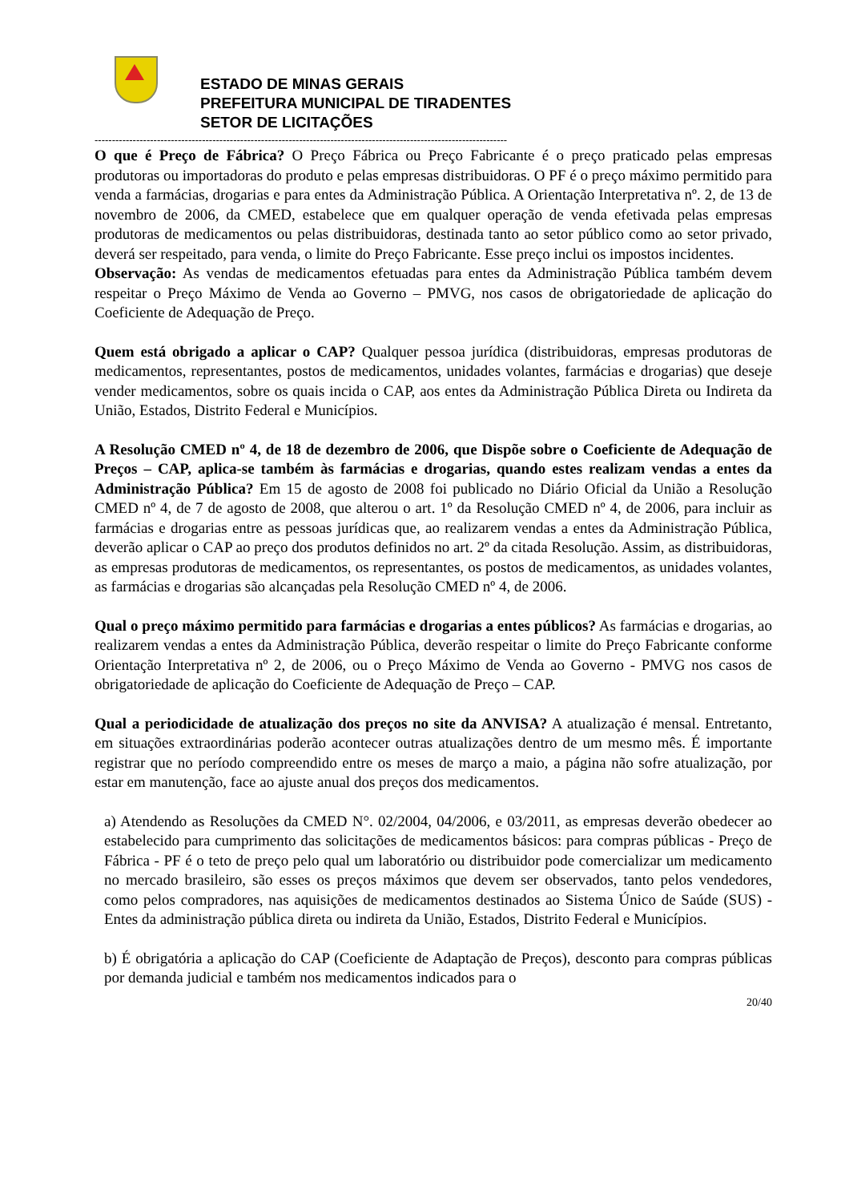ESTADO DE MINAS GERAIS
PREFEITURA MUNICIPAL DE TIRADENTES
SETOR DE LICITAÇÕES
-----------------------------------------------------------------------------------------------------------------------
O que é Preço de Fábrica? O Preço Fábrica ou Preço Fabricante é o preço praticado pelas empresas produtoras ou importadoras do produto e pelas empresas distribuidoras. O PF é o preço máximo permitido para venda a farmácias, drogarias e para entes da Administração Pública. A Orientação Interpretativa nº. 2, de 13 de novembro de 2006, da CMED, estabelece que em qualquer operação de venda efetivada pelas empresas produtoras de medicamentos ou pelas distribuidoras, destinada tanto ao setor público como ao setor privado, deverá ser respeitado, para venda, o limite do Preço Fabricante. Esse preço inclui os impostos incidentes.
Observação: As vendas de medicamentos efetuadas para entes da Administração Pública também devem respeitar o Preço Máximo de Venda ao Governo – PMVG, nos casos de obrigatoriedade de aplicação do Coeficiente de Adequação de Preço.
Quem está obrigado a aplicar o CAP? Qualquer pessoa jurídica (distribuidoras, empresas produtoras de medicamentos, representantes, postos de medicamentos, unidades volantes, farmácias e drogarias) que deseje vender medicamentos, sobre os quais incida o CAP, aos entes da Administração Pública Direta ou Indireta da União, Estados, Distrito Federal e Municípios.
A Resolução CMED nº 4, de 18 de dezembro de 2006, que Dispõe sobre o Coeficiente de Adequação de Preços – CAP, aplica-se também às farmácias e drogarias, quando estes realizam vendas a entes da Administração Pública? Em 15 de agosto de 2008 foi publicado no Diário Oficial da União a Resolução CMED nº 4, de 7 de agosto de 2008, que alterou o art. 1º da Resolução CMED nº 4, de 2006, para incluir as farmácias e drogarias entre as pessoas jurídicas que, ao realizarem vendas a entes da Administração Pública, deverão aplicar o CAP ao preço dos produtos definidos no art. 2º da citada Resolução. Assim, as distribuidoras, as empresas produtoras de medicamentos, os representantes, os postos de medicamentos, as unidades volantes, as farmácias e drogarias são alcançadas pela Resolução CMED nº 4, de 2006.
Qual o preço máximo permitido para farmácias e drogarias a entes públicos? As farmácias e drogarias, ao realizarem vendas a entes da Administração Pública, deverão respeitar o limite do Preço Fabricante conforme Orientação Interpretativa nº 2, de 2006, ou o Preço Máximo de Venda ao Governo - PMVG nos casos de obrigatoriedade de aplicação do Coeficiente de Adequação de Preço – CAP.
Qual a periodicidade de atualização dos preços no site da ANVISA? A atualização é mensal. Entretanto, em situações extraordinárias poderão acontecer outras atualizações dentro de um mesmo mês. É importante registrar que no período compreendido entre os meses de março a maio, a página não sofre atualização, por estar em manutenção, face ao ajuste anual dos preços dos medicamentos.
a) Atendendo as Resoluções da CMED N°. 02/2004, 04/2006, e 03/2011, as empresas deverão obedecer ao estabelecido para cumprimento das solicitações de medicamentos básicos: para compras públicas - Preço de Fábrica - PF é o teto de preço pelo qual um laboratório ou distribuidor pode comercializar um medicamento no mercado brasileiro, são esses os preços máximos que devem ser observados, tanto pelos vendedores, como pelos compradores, nas aquisições de medicamentos destinados ao Sistema Único de Saúde (SUS) - Entes da administração pública direta ou indireta da União, Estados, Distrito Federal e Municípios.
b) É obrigatória a aplicação do CAP (Coeficiente de Adaptação de Preços), desconto para compras públicas por demanda judicial e também nos medicamentos indicados para o
20/40